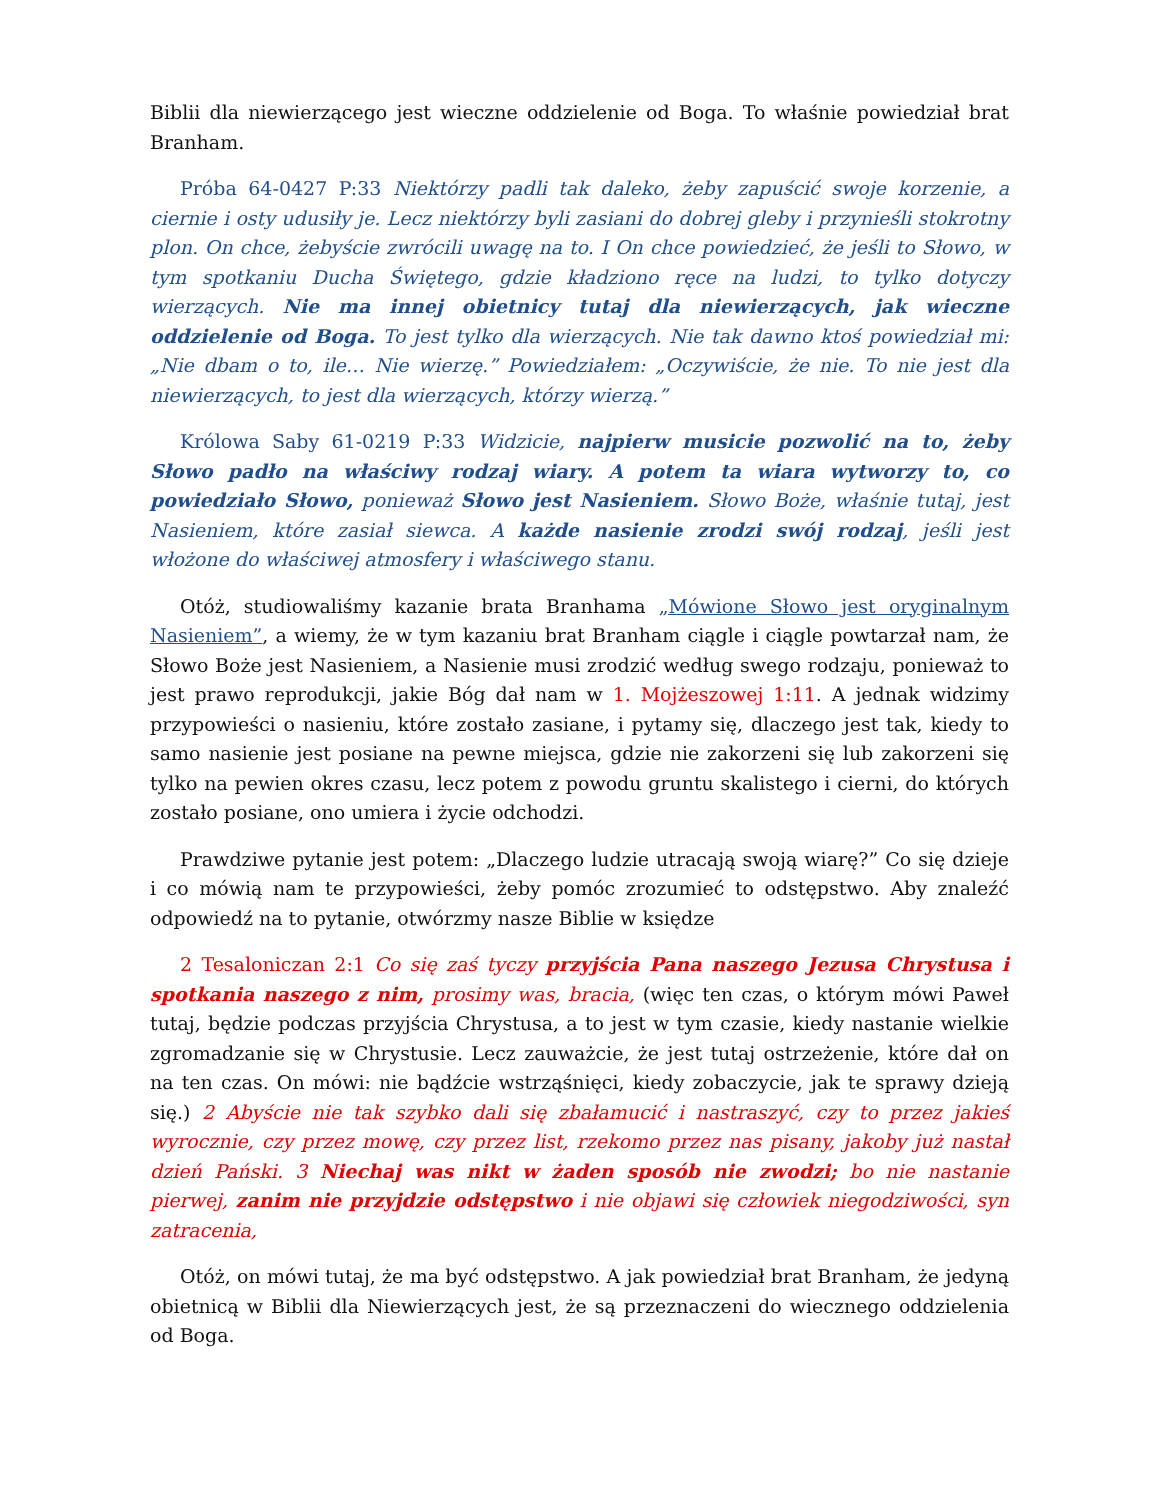Biblii dla niewierzącego jest wieczne oddzielenie od Boga. To właśnie powiedział brat Branham.
Próba 64-0427 P:33 Niektórzy padli tak daleko, żeby zapuścić swoje korzenie, a ciernie i osty udusiły je. Lecz niektórzy byli zasiani do dobrej gleby i przynieśli stokrotny plon. On chce, żebyście zwrócili uwagę na to. I On chce powiedzieć, że jeśli to Słowo, w tym spotkaniu Ducha Świętego, gdzie kładziono ręce na ludzi, to tylko dotyczy wierzących. Nie ma innej obietnicy tutaj dla niewierzących, jak wieczne oddzielenie od Boga. To jest tylko dla wierzących. Nie tak dawno ktoś powiedział mi: „Nie dbam o to, ile… Nie wierzę.” Powiedziałem: „Oczywiście, że nie. To nie jest dla niewierzących, to jest dla wierzących, którzy wierzą.”
Królowa Saby 61-0219 P:33 Widzicie, najpierw musicie pozwolić na to, żeby Słowo padło na właściwy rodzaj wiary. A potem ta wiara wytworzy to, co powiedziało Słowo, ponieważ Słowo jest Nasieniem. Słowo Boże, właśnie tutaj, jest Nasieniem, które zasiał siewca. A każde nasienie zrodzi swój rodzaj, jeśli jest włożone do właściwej atmosfery i właściwego stanu.
Otóż, studiowaliśmy kazanie brata Branhama „Mówione Słowo jest oryginalnym Nasieniem”, a wiemy, że w tym kazaniu brat Branham ciągle i ciągle powtarzał nam, że Słowo Boże jest Nasieniem, a Nasienie musi zrodzić według swego rodzaju, ponieważ to jest prawo reprodukcji, jakie Bóg dał nam w 1. Mojżeszowej 1:11. A jednak widzimy przypowieści o nasieniu, które zostało zasiane, i pytamy się, dlaczego jest tak, kiedy to samo nasienie jest posiane na pewne miejsca, gdzie nie zakorzeni się lub zakorzeni się tylko na pewien okres czasu, lecz potem z powodu gruntu skalistego i cierni, do których zostało posiane, ono umiera i życie odchodzi.
Prawdziwe pytanie jest potem: „Dlaczego ludzie utracają swoją wiarę?” Co się dzieje i co mówią nam te przypowieści, żeby pomóc zrozumieć to odstępstwo. Aby znaleźć odpowiedź na to pytanie, otwórzmy nasze Biblie w księdze
2 Tesaloniczan 2:1 Co się zaś tyczy przyjścia Pana naszego Jezusa Chrystusa i spotkania naszego z nim, prosimy was, bracia, (więc ten czas, o którym mówi Paweł tutaj, będzie podczas przyjścia Chrystusa, a to jest w tym czasie, kiedy nastanie wielkie zgromadzanie się w Chrystusie. Lecz zauważcie, że jest tutaj ostrzeżenie, które dał on na ten czas. On mówi: nie bądźcie wstrząśnięci, kiedy zobaczycie, jak te sprawy dzieją się.) 2 Abyście nie tak szybko dali się zbałamucić i nastraszyć, czy to przez jakieś wyrocznie, czy przez mowę, czy przez list, rzekomo przez nas pisany, jakoby już nastał dzień Pański. 3 Niechaj was nikt w żaden sposób nie zwodzi; bo nie nastanie pierwej, zanim nie przyjdzie odstępstwo i nie objawi się człowiek niegodziwości, syn zatracenia,
Otóż, on mówi tutaj, że ma być odstępstwo. A jak powiedział brat Branham, że jedyną obietnicą w Biblii dla Niewierzących jest, że są przeznaczeni do wiecznego oddzielenia od Boga.